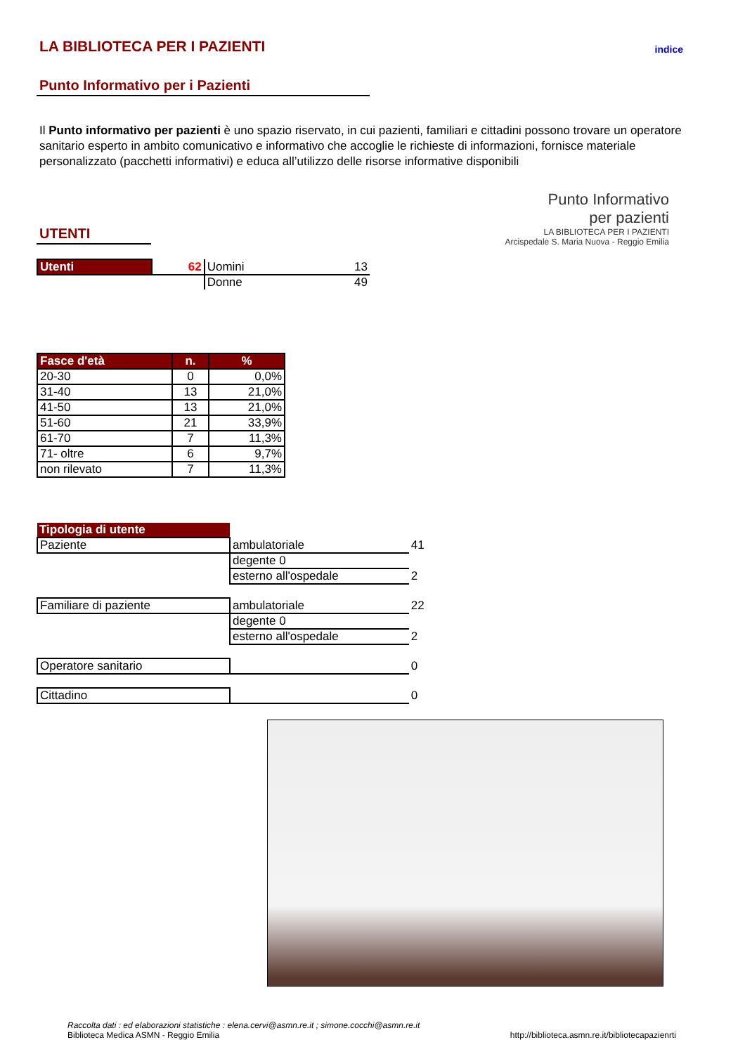LA BIBLIOTECA PER I PAZIENTI
indice
Punto Informativo per i Pazienti
Il Punto informativo per pazienti è uno spazio riservato, in cui pazienti, familiari e cittadini possono trovare un operatore sanitario esperto in ambito comunicativo e informativo che accoglie le richieste di informazioni, fornisce materiale personalizzato (pacchetti informativi) e educa all’utilizzo delle risorse informative disponibili
UTENTI
| Utenti | 62 | Uomini | 13 |
| | | Donne | 49 |
Punto Informativo
per pazienti
LA BIBLIOTECA PER I PAZIENTI
Arcispedale S. Maria Nuova - Reggio Emilia
| Fasce d'età | n. | % |
| --- | --- | --- |
| 20-30 | 0 | 0,0% |
| 31-40 | 13 | 21,0% |
| 41-50 | 13 | 21,0% |
| 51-60 | 21 | 33,9% |
| 61-70 | 7 | 11,3% |
| 71- oltre | 6 | 9,7% |
| non rilevato | 7 | 11,3% |
| Tipologia di utente | | |
| Paziente | ambulatoriale | 41 |
| | degente 0 | |
| | esterno all'ospedale | 2 |
| Familiare di paziente | ambulatoriale | 22 |
| | degente 0 | |
| | esterno all'ospedale | 2 |
| Operatore sanitario | | 0 |
| Cittadino | | 0 |
Raccolta dati : ed elaborazioni statistiche : elena.cervi@asmn.re.it ; simone.cocchi@asmn.re.it
Biblioteca Medica ASMN - Reggio Emilia
http://biblioteca.asmn.re.it/bibliotecapazienrti